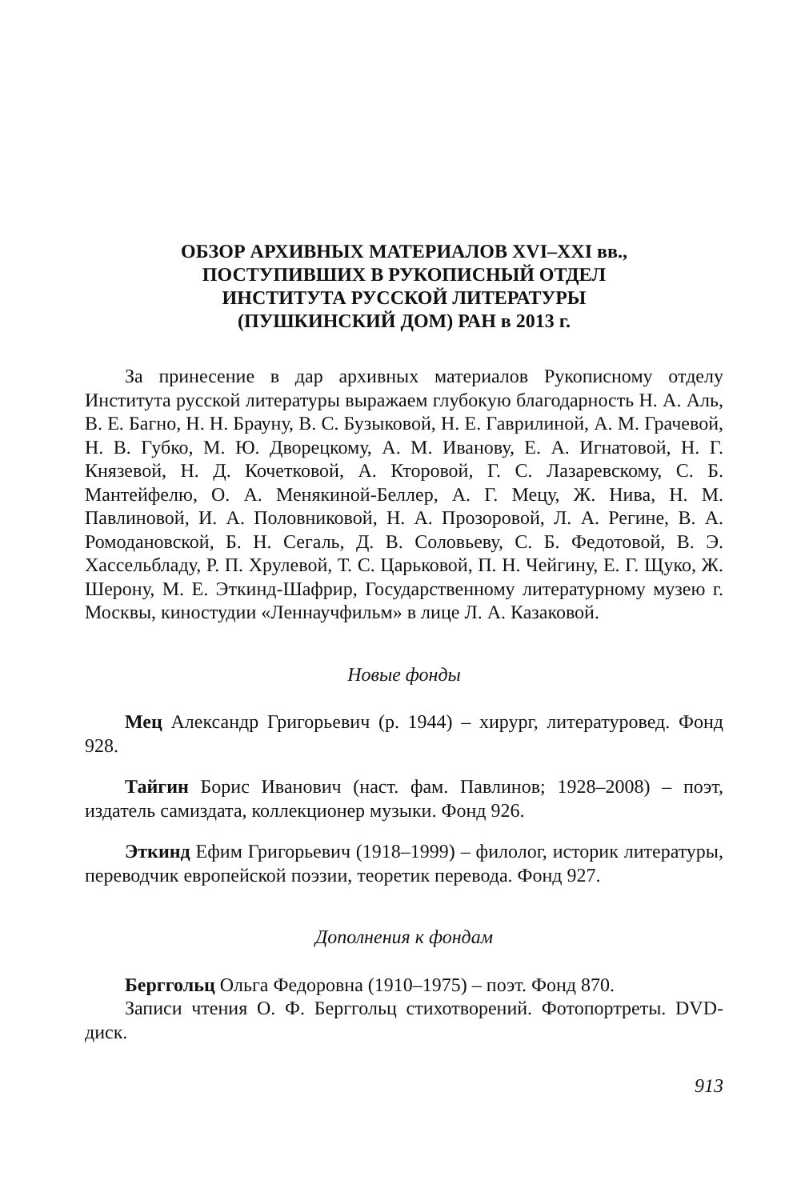ОБЗОР АРХИВНЫХ МАТЕРИАЛОВ XVI–XXI вв.,
ПОСТУПИВШИХ В РУКОПИСНЫЙ ОТДЕЛ
ИНСТИТУТА РУССКОЙ ЛИТЕРАТУРЫ
(ПУШКИНСКИЙ ДОМ) РАН в 2013 г.
За принесение в дар архивных материалов Рукописному отделу Института русской литературы выражаем глубокую благодарность Н. А. Аль, В. Е. Багно, Н. Н. Брауну, В. С. Бузыковой, Н. Е. Гаврилиной, А. М. Грачевой, Н. В. Губко, М. Ю. Дворецкому, А. М. Иванову, Е. А. Игнатовой, Н. Г. Князевой, Н. Д. Кочетковой, А. Кторовой, Г. С. Лазаревскому, С. Б. Мантейфелю, О. А. Менякиной-Беллер, А. Г. Мецу, Ж. Нива, Н. М. Павлиновой, И. А. Половниковой, Н. А. Прозоровой, Л. А. Регине, В. А. Ромодановской, Б. Н. Сегаль, Д. В. Соловьеву, С. Б. Федотовой, В. Э. Хассельбладу, Р. П. Хрулевой, Т. С. Царьковой, П. Н. Чейгину, Е. Г. Щуко, Ж. Шерону, М. Е. Эткинд-Шафрир, Государственному литературному музею г. Москвы, киностудии «Леннаучфильм» в лице Л. А. Казаковой.
Новые фонды
Мец Александр Григорьевич (р. 1944) – хирург, литературовед. Фонд 928.
Тайгин Борис Иванович (наст. фам. Павлинов; 1928–2008) – поэт, издатель самиздата, коллекционер музыки. Фонд 926.
Эткинд Ефим Григорьевич (1918–1999) – филолог, историк литературы, переводчик европейской поэзии, теоретик перевода. Фонд 927.
Дополнения к фондам
Берггольц Ольга Федоровна (1910–1975) – поэт. Фонд 870.
Записи чтения О. Ф. Берггольц стихотворений. Фотопортреты. DVD-диск.
913